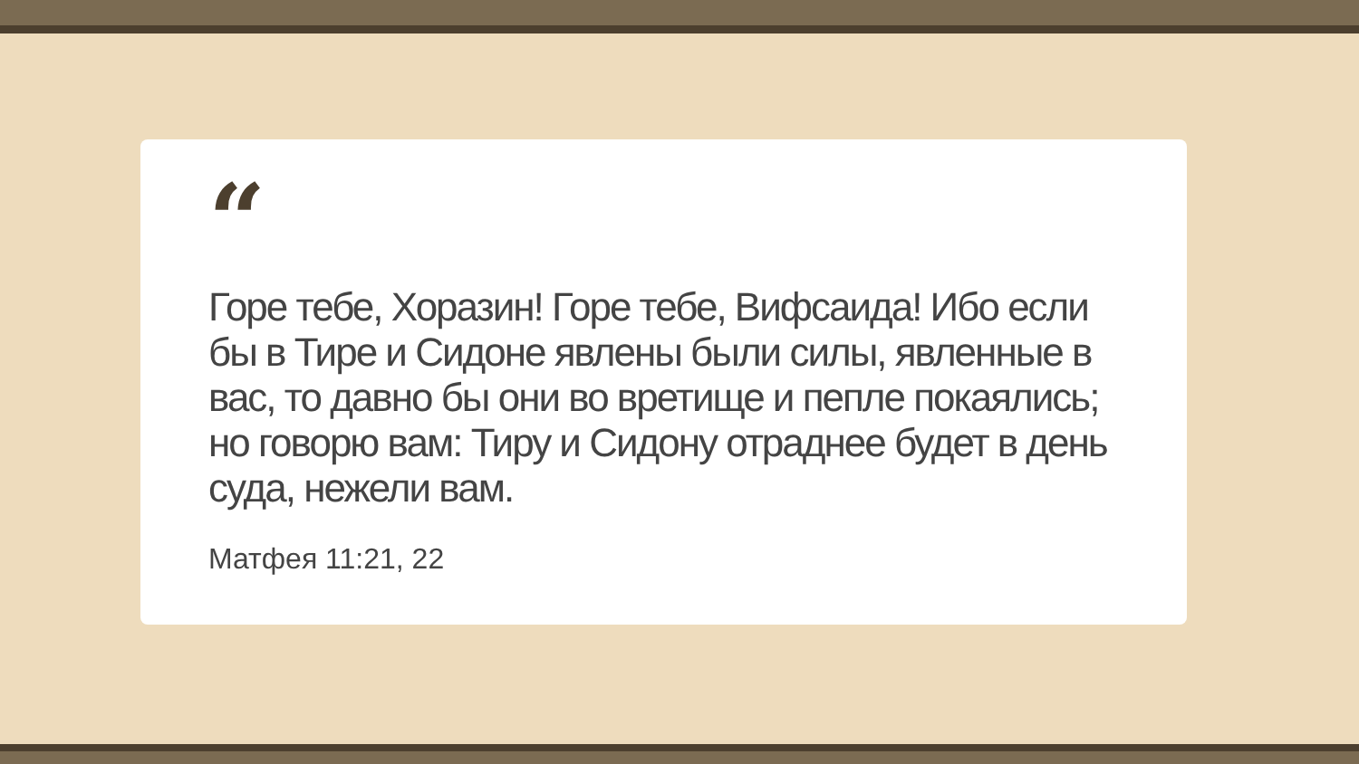“
Горе тебе, Хоразин! Горе тебе, Вифсаида! Ибо если бы в Тире и Сидоне явлены были силы, явленные в вас, то давно бы они во вретище и пепле покаялись; но говорю вам: Тиру и Сидону отраднее будет в день суда, нежели вам.
Матфея 11:21, 22